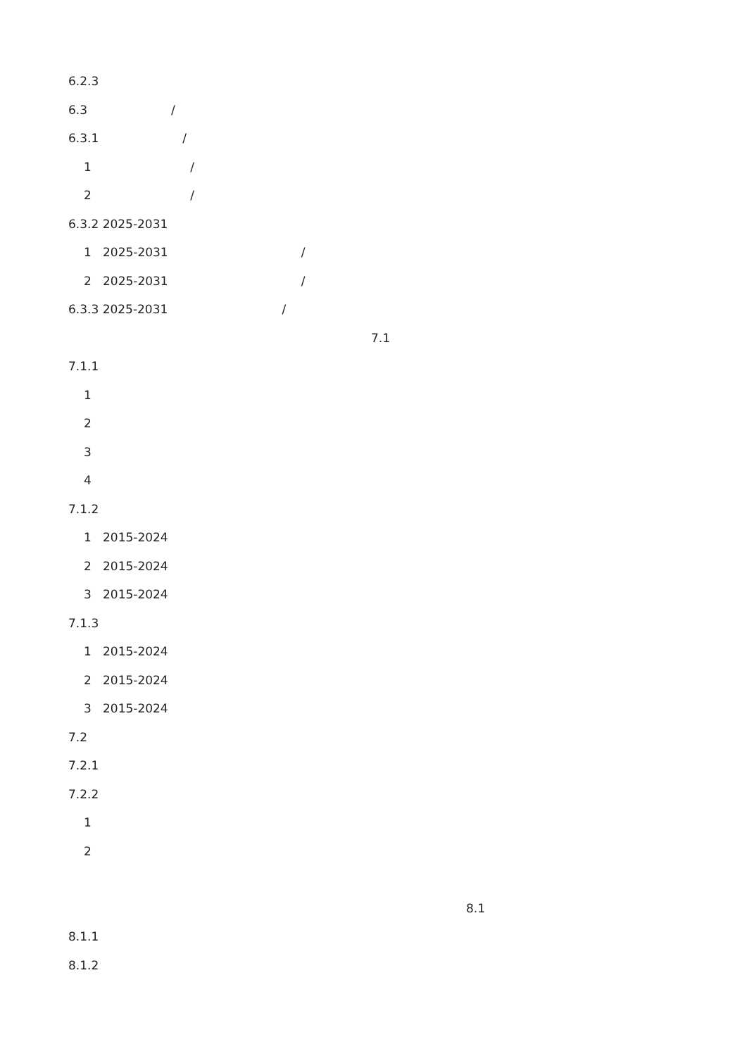6.2.3
6.3 /
6.3.1 /
1 /
2 /
6.3.2 2025-2031
1 2025-2031 /
2 2025-2031 /
6.3.3 2025-2031 /
7.1
7.1.1
1
2
3
4
7.1.2
1 2015-2024
2 2015-2024
3 2015-2024
7.1.3
1 2015-2024
2 2015-2024
3 2015-2024
7.2
7.2.1
7.2.2
1
2
8.1
8.1.1
8.1.2